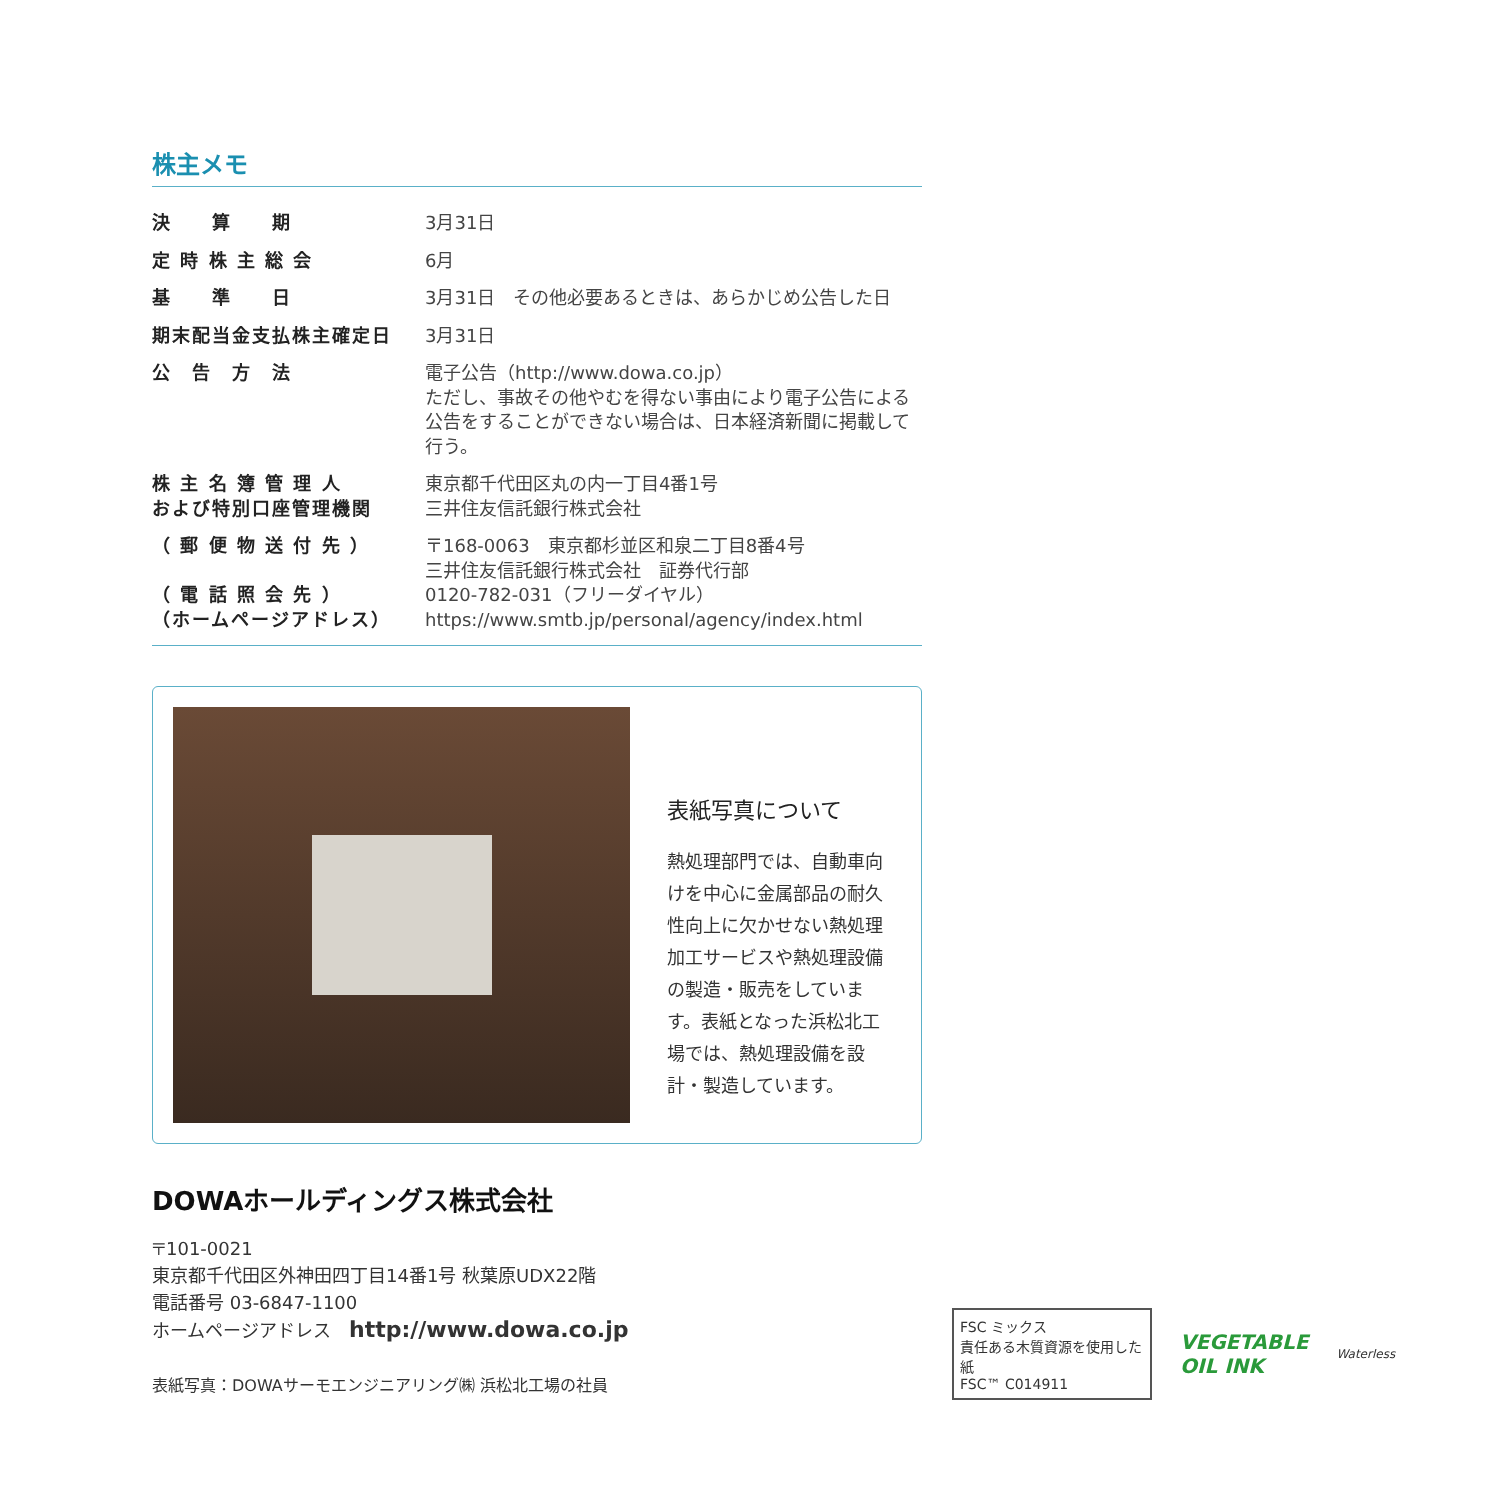株主メモ
| 決 算 期 | 3月31日 |
| 定 時 株 主 総 会 | 6月 |
| 基 準 日 | 3月31日 その他必要あるときは、あらかじめ公告した日 |
| 期末配当金支払株主確定日 | 3月31日 |
| 公 告 方 法 | 電子公告（http://www.dowa.co.jp） ただし、事故その他やむを得ない事由により電子公告による公告をすることができない場合は、日本経済新聞に掲載して行う。 |
| 株 主 名 簿 管 理 人 および特別口座管理機関 | 東京都千代田区丸の内一丁目4番1号 三井住友信託銀行株式会社 |
| （ 郵 便 物 送 付 先 ） （ 電 話 照 会 先 ） （ホームページアドレス） | 〒168-0063 東京都杉並区和泉二丁目8番4号 三井住友信託銀行株式会社 証券代行部 0120-782-031（フリーダイヤル） https://www.smtb.jp/personal/agency/index.html |
表紙写真について
熱処理部門では、自動車向けを中心に金属部品の耐久性向上に欠かせない熱処理加工サービスや熱処理設備の製造・販売をしています。表紙となった浜松北工場では、熱処理設備を設計・製造しています。
DOWAホールディングス株式会社
〒101-0021
東京都千代田区外神田四丁目14番1号 秋葉原UDX22階
電話番号 03-6847-1100
ホームページアドレス　http://www.dowa.co.jp
表紙写真：DOWAサーモエンジニアリング㈱ 浜松北工場の社員
FSC ミックス
責任ある木質資源を使用した紙
FSC™ C014911
VEGETABLE
OIL INK
Waterless